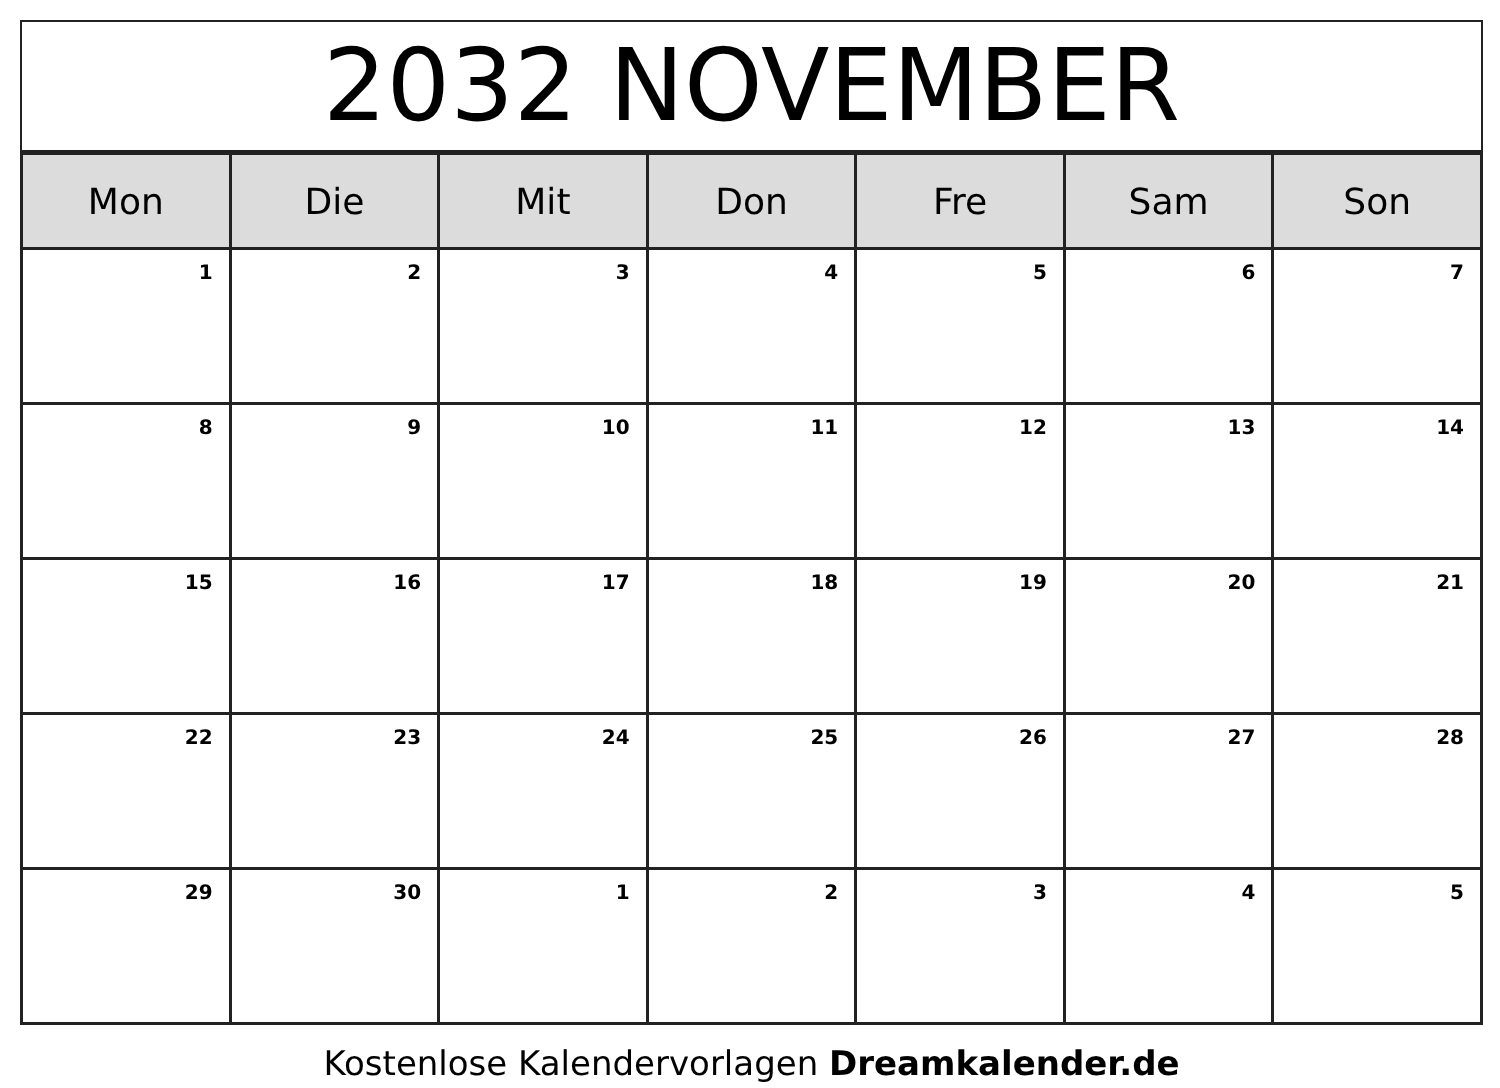2032 NOVEMBER
| Mon | Die | Mit | Don | Fre | Sam | Son |
| --- | --- | --- | --- | --- | --- | --- |
| 1 | 2 | 3 | 4 | 5 | 6 | 7 |
| 8 | 9 | 10 | 11 | 12 | 13 | 14 |
| 15 | 16 | 17 | 18 | 19 | 20 | 21 |
| 22 | 23 | 24 | 25 | 26 | 27 | 28 |
| 29 | 30 | 1 | 2 | 3 | 4 | 5 |
Kostenlose Kalendervorlagen Dreamkalender.de